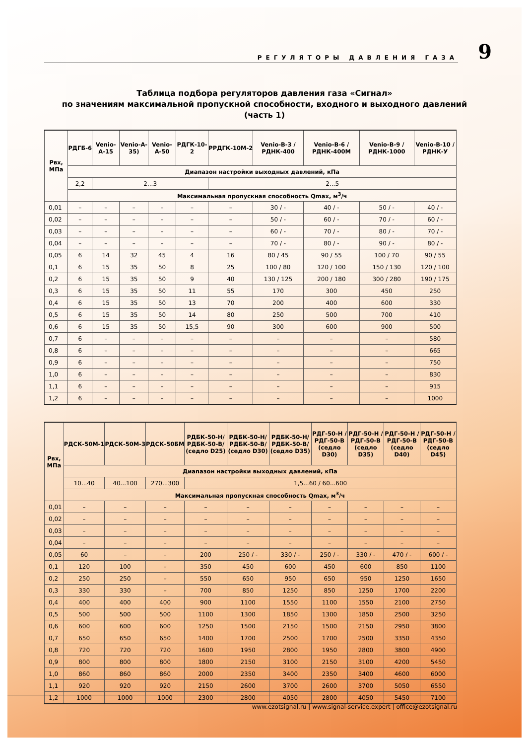РЕГУЛЯТОРЫ ДАВЛЕНИЯ ГАЗА
9
Таблица подбора регуляторов давления газа «Сигнал»
по значениям максимальной пропускной способности, входного и выходного давлений
(часть 1)
| Рвх, МПа | РДГБ-6 | Venio-A-15 | Venio-A-35) | Venio-A-50 | РДГК-10-2 | РРДГК-10М-2 | Venio-B-3 / РДНК-400 | Venio-B-6 / РДНК-400М | Venio-B-9 / РДНК-1000 | Venio-B-10 / РДНК-У |
| --- | --- | --- | --- | --- | --- | --- | --- | --- | --- | --- |
| | Диапазон настройки выходных давлений, кПа | | | | | | | | | |
| | 2,2 | 2...3 | | | | 2...5 | | | | |
| | Максимальная пропускная способность Qmax, м<sup>3</sup>/ч | | | | | | | | | |
| 0,01 | – | – | – | – | – | – | 30 / - | 40 / - | 50 / - | 40 / - |
| 0,02 | – | – | – | – | – | – | 50 / - | 60 / - | 70 / - | 60 / - |
| 0,03 | – | – | – | – | – | – | 60 / - | 70 / - | 80 / - | 70 / - |
| 0,04 | – | – | – | – | – | – | 70 / - | 80 / - | 90 / - | 80 / - |
| 0,05 | 6 | 14 | 32 | 45 | 4 | 16 | 80 / 45 | 90 / 55 | 100 / 70 | 90 / 55 |
| 0,1 | 6 | 15 | 35 | 50 | 8 | 25 | 100 / 80 | 120 / 100 | 150 / 130 | 120 / 100 |
| 0,2 | 6 | 15 | 35 | 50 | 9 | 40 | 130 / 125 | 200 / 180 | 300 / 280 | 190 / 175 |
| 0,3 | 6 | 15 | 35 | 50 | 11 | 55 | 170 | 300 | 450 | 250 |
| 0,4 | 6 | 15 | 35 | 50 | 13 | 70 | 200 | 400 | 600 | 330 |
| 0,5 | 6 | 15 | 35 | 50 | 14 | 80 | 250 | 500 | 700 | 410 |
| 0,6 | 6 | 15 | 35 | 50 | 15,5 | 90 | 300 | 600 | 900 | 500 |
| 0,7 | 6 | – | – | – | – | – | – | – | – | 580 |
| 0,8 | 6 | – | – | – | – | – | – | – | – | 665 |
| 0,9 | 6 | – | – | – | – | – | – | – | – | 750 |
| 1,0 | 6 | – | – | – | – | – | – | – | – | 830 |
| 1,1 | 6 | – | – | – | – | – | – | – | – | 915 |
| 1,2 | 6 | – | – | – | – | – | – | – | – | 1000 |
| Рвх, МПа | РДСК-50М-1 | РДСК-50М-3 | РДСК-50БМ | РДБК-50-Н/ РДБК-50-В/ (седло D25) | РДБК-50-Н/ РДБК-50-В/ (седло D30) | РДБК-50-Н/ РДБК-50-В/ (седло D35) | РДГ-50-Н / РДГ-50-В (седло D30) | РДГ-50-Н / РДГ-50-В (седло D35) | РДГ-50-Н / РДГ-50-В (седло D40) | РДГ-50-Н / РДГ-50-В (седло D45) |
| --- | --- | --- | --- | --- | --- | --- | --- | --- | --- | --- |
| | Диапазон настройки выходных давлений, кПа | | | | | | | | | |
| | 10...40 | 40...100 | 270...300 | 1,5...60 / 60...600 | | | | | | |
| | Максимальная пропускная способность Qmax, м<sup>3</sup>/ч | | | | | | | | | |
| 0,01 | – | – | – | – | – | – | – | – | – | – |
| 0,02 | – | – | – | – | – | – | – | – | – | – |
| 0,03 | – | – | – | – | – | – | – | – | – | – |
| 0,04 | – | – | – | – | – | – | – | – | – | – |
| 0,05 | 60 | – | – | 200 | 250 / - | 330 / - | 250 / - | 330 / - | 470 / - | 600 / - |
| 0,1 | 120 | 100 | – | 350 | 450 | 600 | 450 | 600 | 850 | 1100 |
| 0,2 | 250 | 250 | – | 550 | 650 | 950 | 650 | 950 | 1250 | 1650 |
| 0,3 | 330 | 330 | – | 700 | 850 | 1250 | 850 | 1250 | 1700 | 2200 |
| 0,4 | 400 | 400 | 400 | 900 | 1100 | 1550 | 1100 | 1550 | 2100 | 2750 |
| 0,5 | 500 | 500 | 500 | 1100 | 1300 | 1850 | 1300 | 1850 | 2500 | 3250 |
| 0,6 | 600 | 600 | 600 | 1250 | 1500 | 2150 | 1500 | 2150 | 2950 | 3800 |
| 0,7 | 650 | 650 | 650 | 1400 | 1700 | 2500 | 1700 | 2500 | 3350 | 4350 |
| 0,8 | 720 | 720 | 720 | 1600 | 1950 | 2800 | 1950 | 2800 | 3800 | 4900 |
| 0,9 | 800 | 800 | 800 | 1800 | 2150 | 3100 | 2150 | 3100 | 4200 | 5450 |
| 1,0 | 860 | 860 | 860 | 2000 | 2350 | 3400 | 2350 | 3400 | 4600 | 6000 |
| 1,1 | 920 | 920 | 920 | 2150 | 2600 | 3700 | 2600 | 3700 | 5050 | 6550 |
| 1,2 | 1000 | 1000 | 1000 | 2300 | 2800 | 4050 | 2800 | 4050 | 5450 | 7100 |
www.ezotsignal.ru | www.signal-service.expert | office@ezotsignal.ru